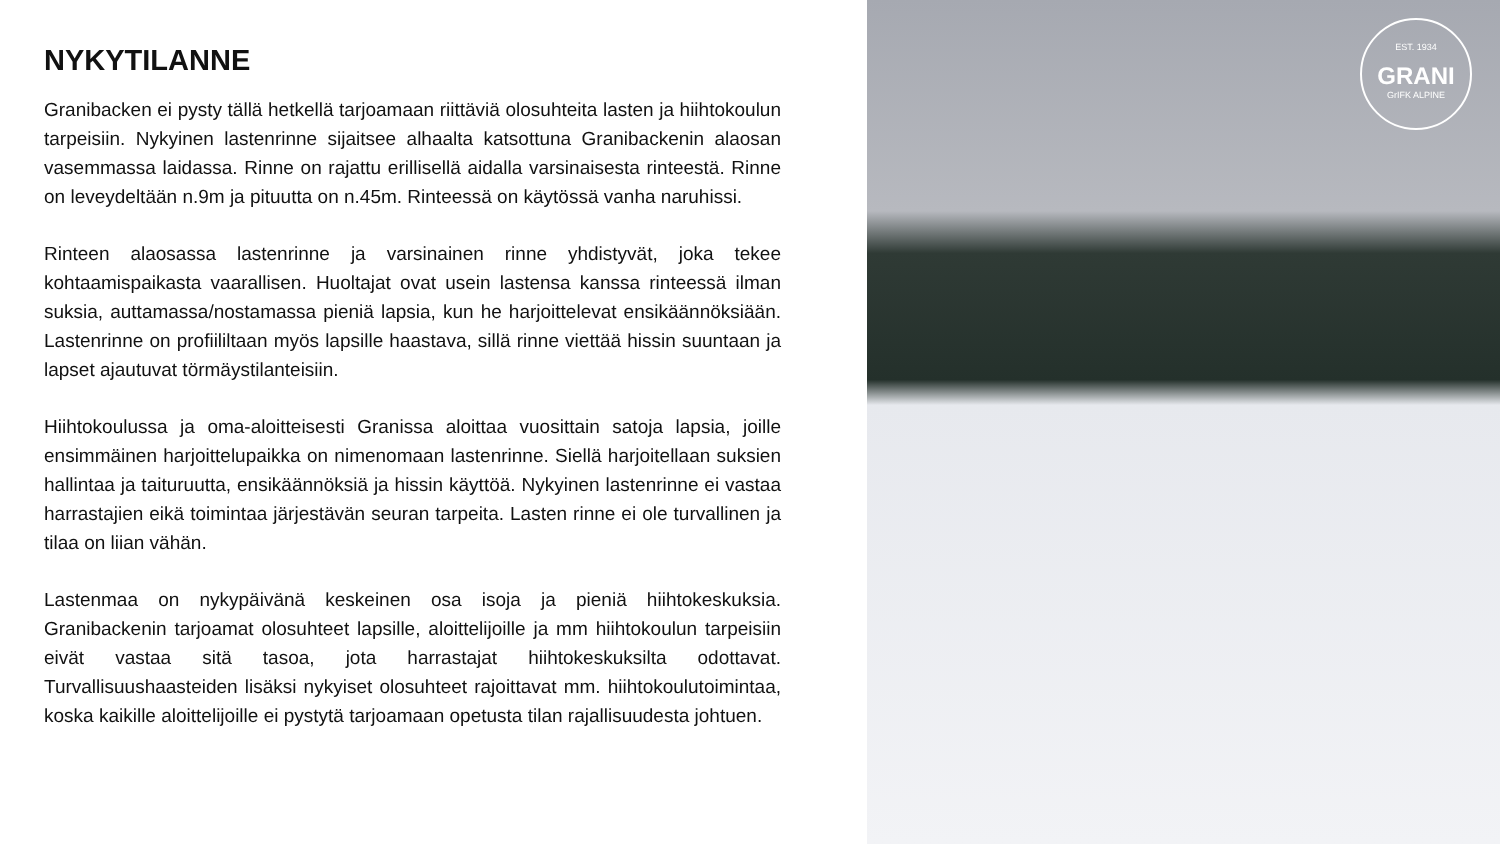NYKYTILANNE
Granibacken ei pysty tällä hetkellä tarjoamaan riittäviä olosuhteita lasten ja hiihtokoulun tarpeisiin. Nykyinen lastenrinne sijaitsee alhaalta katsottuna Granibackenin alaosan vasemmassa laidassa. Rinne on rajattu erillisellä aidalla varsinaisesta rinteestä. Rinne on leveydeltään n.9m ja pituutta on n.45m. Rinteessä on käytössä vanha naruhissi.
Rinteen alaosassa lastenrinne ja varsinainen rinne yhdistyvät, joka tekee kohtaamispaikasta vaarallisen. Huoltajat ovat usein lastensa kanssa rinteessä ilman suksia, auttamassa/nostamassa pieniä lapsia, kun he harjoittelevat ensikäännöksiään. Lastenrinne on profiililtaan myös lapsille haastava, sillä rinne viettää hissin suuntaan ja lapset ajautuvat törmäystilanteisiin.
Hiihtokoulussa ja oma-aloitteisesti Granissa aloittaa vuosittain satoja lapsia, joille ensimmäinen harjoittelupaikka on nimenomaan lastenrinne. Siellä harjoitellaan suksien hallintaa ja taituruutta, ensikäännöksiä ja hissin käyttöä. Nykyinen lastenrinne ei vastaa harrastajien eikä toimintaa järjestävän seuran tarpeita. Lasten rinne ei ole turvallinen ja tilaa on liian vähän.
Lastenmaa on nykypäivänä keskeinen osa isoja ja pieniä hiihtokeskuksia. Granibackenin tarjoamat olosuhteet lapsille, aloittelijoille ja mm hiihtokoulun tarpeisiin eivät vastaa sitä tasoa, jota harrastajat hiihtokeskuksilta odottavat. Turvallisuushaasteiden lisäksi nykyiset olosuhteet rajoittavat mm. hiihtokoulutoimintaa, koska kaikille aloittelijoille ei pystytä tarjoamaan opetusta tilan rajallisuudesta johtuen.
EST. 1934
GRANI
GrIFK ALPINE